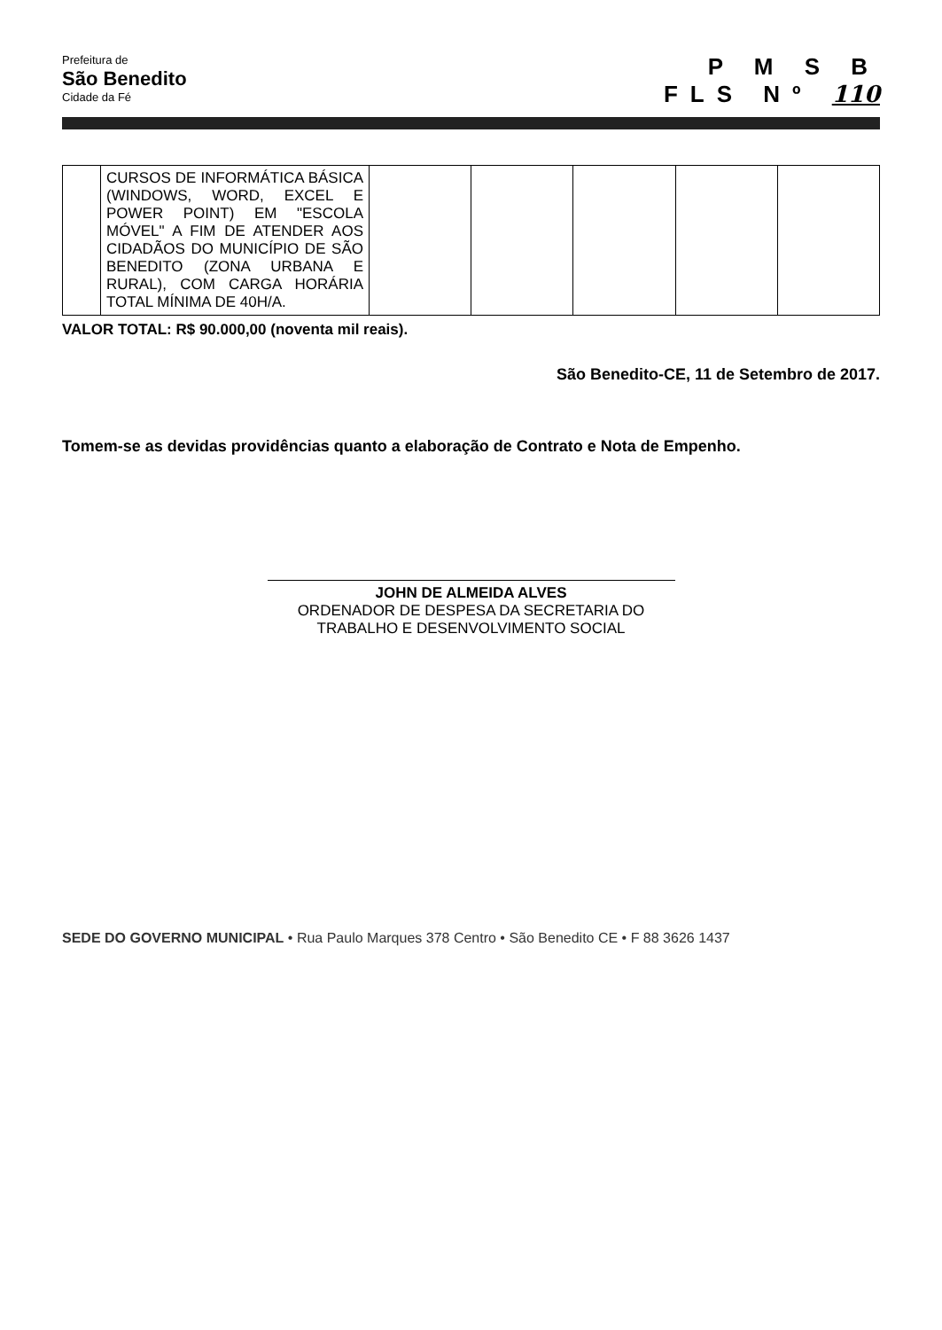Prefeitura de
São Benedito
Cidade da Fé
P M S B
FLS Nº 110
| | CURSOS DE INFORMÁTICA BÁSICA (WINDOWS, WORD, EXCEL E POWER POINT) EM "ESCOLA MÓVEL" A FIM DE ATENDER AOS CIDADÃOS DO MUNICÍPIO DE SÃO BENEDITO (ZONA URBANA E RURAL), COM CARGA HORÁRIA TOTAL MÍNIMA DE 40H/A. | | | | | |
VALOR TOTAL: R$ 90.000,00 (noventa mil reais).
São Benedito-CE, 11 de Setembro de 2017.
Tomem-se as devidas providências quanto a elaboração de Contrato e Nota de Empenho.
JOHN DE ALMEIDA ALVES
ORDENADOR DE DESPESA DA SECRETARIA DO TRABALHO E DESENVOLVIMENTO SOCIAL
SEDE DO GOVERNO MUNICIPAL • Rua Paulo Marques 378 Centro • São Benedito CE • F 88 3626 1437